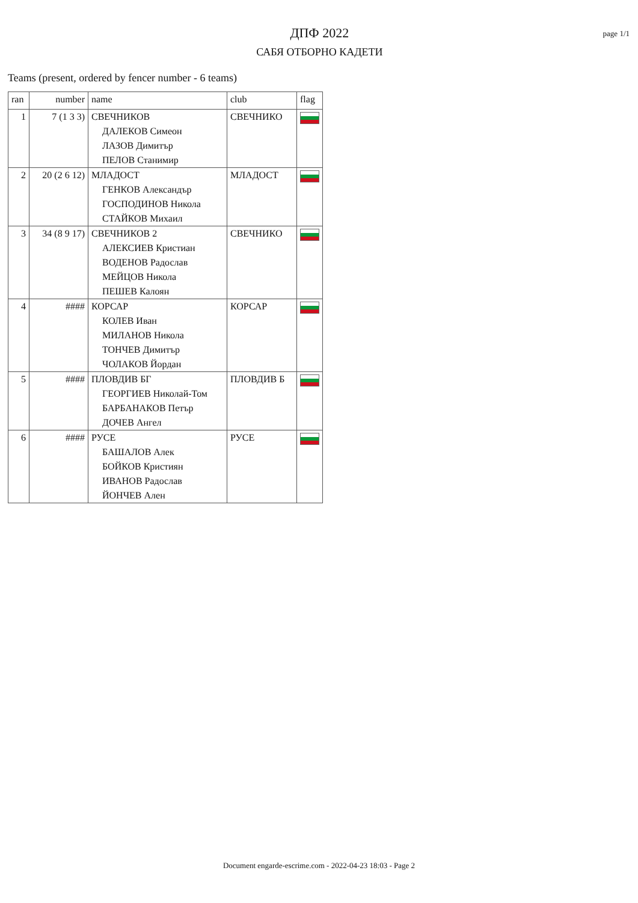ДПФ 2022
САБЯ ОТБОРНО КАДЕТИ
page 1/1
Teams (present, ordered by fencer number - 6 teams)
| ran | number | name | club | flag |
| --- | --- | --- | --- | --- |
| 1 | 7 (1 3 3) | СВЕЧНИКОВ ДАЛЕКОВ Симеон ЛАЗОВ Димитър ПЕЛОВ Станимир | СВЕЧНИКО | |
| 2 | 20 (2 6 12) | МЛАДОСТ ГЕНКОВ Александър ГОСПОДИНОВ Никола СТАЙКОВ Михаил | МЛАДОСТ | |
| 3 | 34 (8 9 17) | СВЕЧНИКОВ 2 АЛЕКСИЕВ Кристиан ВОДЕНОВ Радослав МЕЙЦОВ Никола ПЕШЕВ Калоян | СВЕЧНИКО | |
| 4 | #### | КОРСАР КОЛЕВ Иван МИЛАНОВ Никола ТОНЧЕВ Димитър ЧОЛАКОВ Йордан | КОРСАР | |
| 5 | #### | ПЛОВДИВ БГ ГЕОРГИЕВ Николай-Том БАРБАНАКОВ Петър ДОЧЕВ Ангел | ПЛОВДИВ Б | |
| 6 | #### | РУСЕ БАШАЛОВ Алек БОЙКОВ Кристиян ИВАНОВ Радослав ЙОНЧЕВ Ален | РУСЕ | |
Document engarde-escrime.com - 2022-04-23 18:03 - Page 2